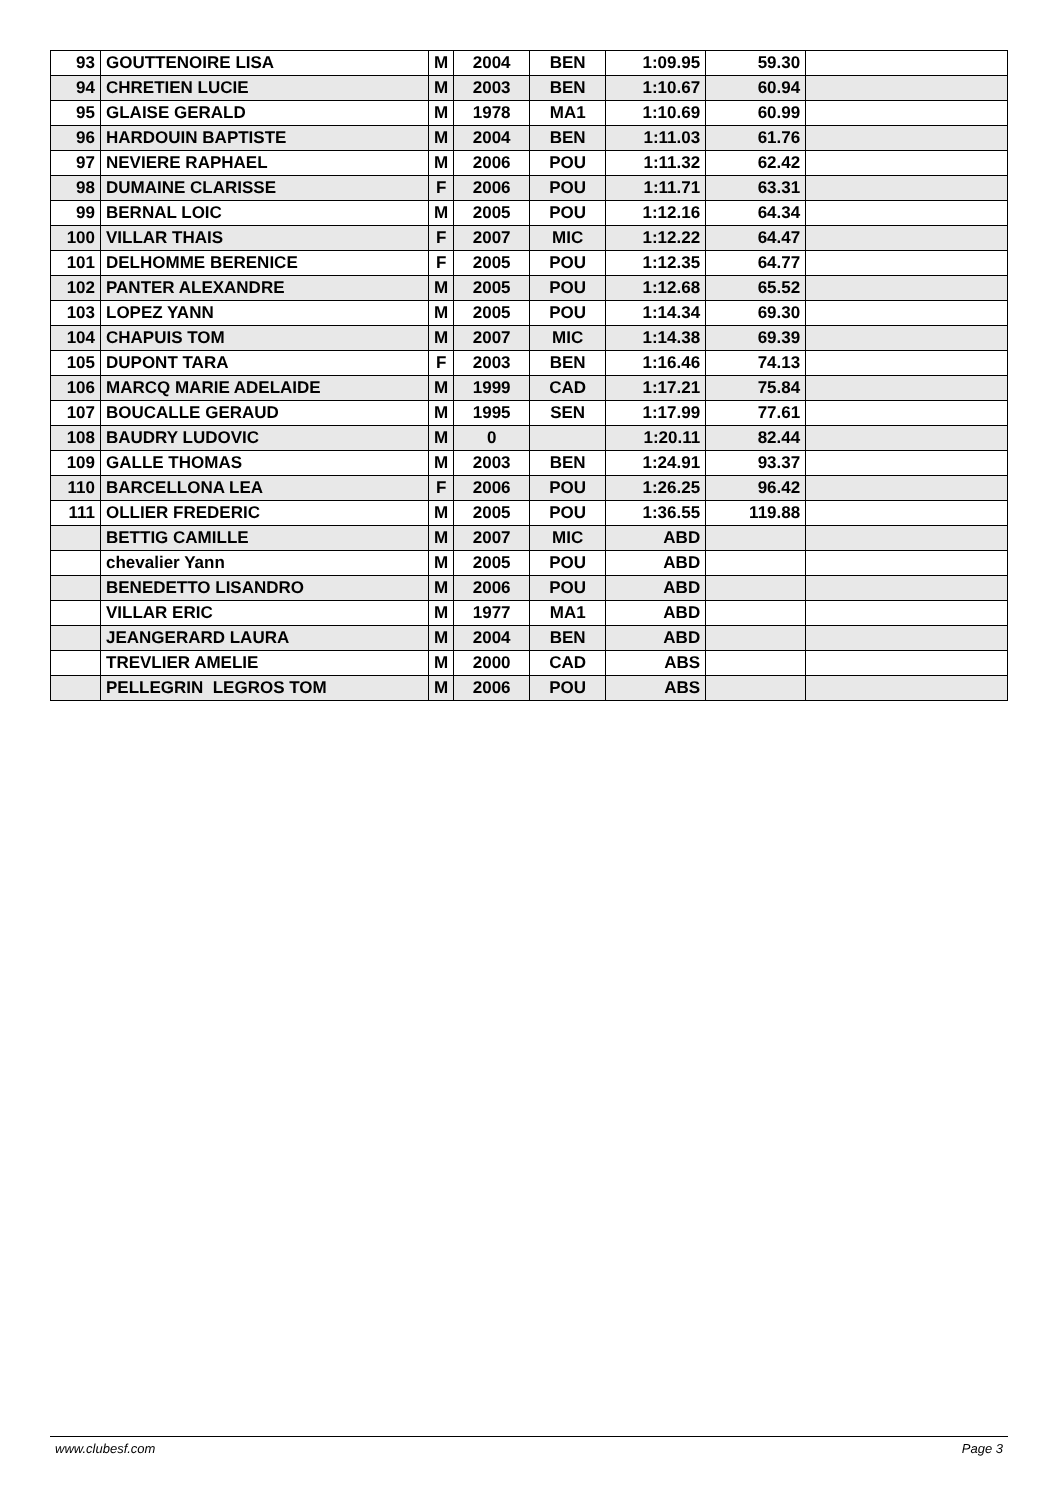| 93 | GOUTTENOIRE LISA | M | 2004 | BEN | 1:09.95 | 59.30 | |
| 94 | CHRETIEN LUCIE | M | 2003 | BEN | 1:10.67 | 60.94 | |
| 95 | GLAISE GERALD | M | 1978 | MA1 | 1:10.69 | 60.99 | |
| 96 | HARDOUIN BAPTISTE | M | 2004 | BEN | 1:11.03 | 61.76 | |
| 97 | NEVIERE RAPHAEL | M | 2006 | POU | 1:11.32 | 62.42 | |
| 98 | DUMAINE CLARISSE | F | 2006 | POU | 1:11.71 | 63.31 | |
| 99 | BERNAL LOIC | M | 2005 | POU | 1:12.16 | 64.34 | |
| 100 | VILLAR THAIS | F | 2007 | MIC | 1:12.22 | 64.47 | |
| 101 | DELHOMME BERENICE | F | 2005 | POU | 1:12.35 | 64.77 | |
| 102 | PANTER ALEXANDRE | M | 2005 | POU | 1:12.68 | 65.52 | |
| 103 | LOPEZ YANN | M | 2005 | POU | 1:14.34 | 69.30 | |
| 104 | CHAPUIS TOM | M | 2007 | MIC | 1:14.38 | 69.39 | |
| 105 | DUPONT TARA | F | 2003 | BEN | 1:16.46 | 74.13 | |
| 106 | MARCQ MARIE ADELAIDE | M | 1999 | CAD | 1:17.21 | 75.84 | |
| 107 | BOUCALLE GERAUD | M | 1995 | SEN | 1:17.99 | 77.61 | |
| 108 | BAUDRY LUDOVIC | M | 0 | | 1:20.11 | 82.44 | |
| 109 | GALLE THOMAS | M | 2003 | BEN | 1:24.91 | 93.37 | |
| 110 | BARCELLONA LEA | F | 2006 | POU | 1:26.25 | 96.42 | |
| 111 | OLLIER FREDERIC | M | 2005 | POU | 1:36.55 | 119.88 | |
| | BETTIG CAMILLE | M | 2007 | MIC | ABD | | |
| | chevalier Yann | M | 2005 | POU | ABD | | |
| | BENEDETTO LISANDRO | M | 2006 | POU | ABD | | |
| | VILLAR ERIC | M | 1977 | MA1 | ABD | | |
| | JEANGERARD LAURA | M | 2004 | BEN | ABD | | |
| | TREVLIER AMELIE | M | 2000 | CAD | ABS | | |
| | PELLEGRIN LEGROS TOM | M | 2006 | POU | ABS | | |
www.clubesf.com Page 3